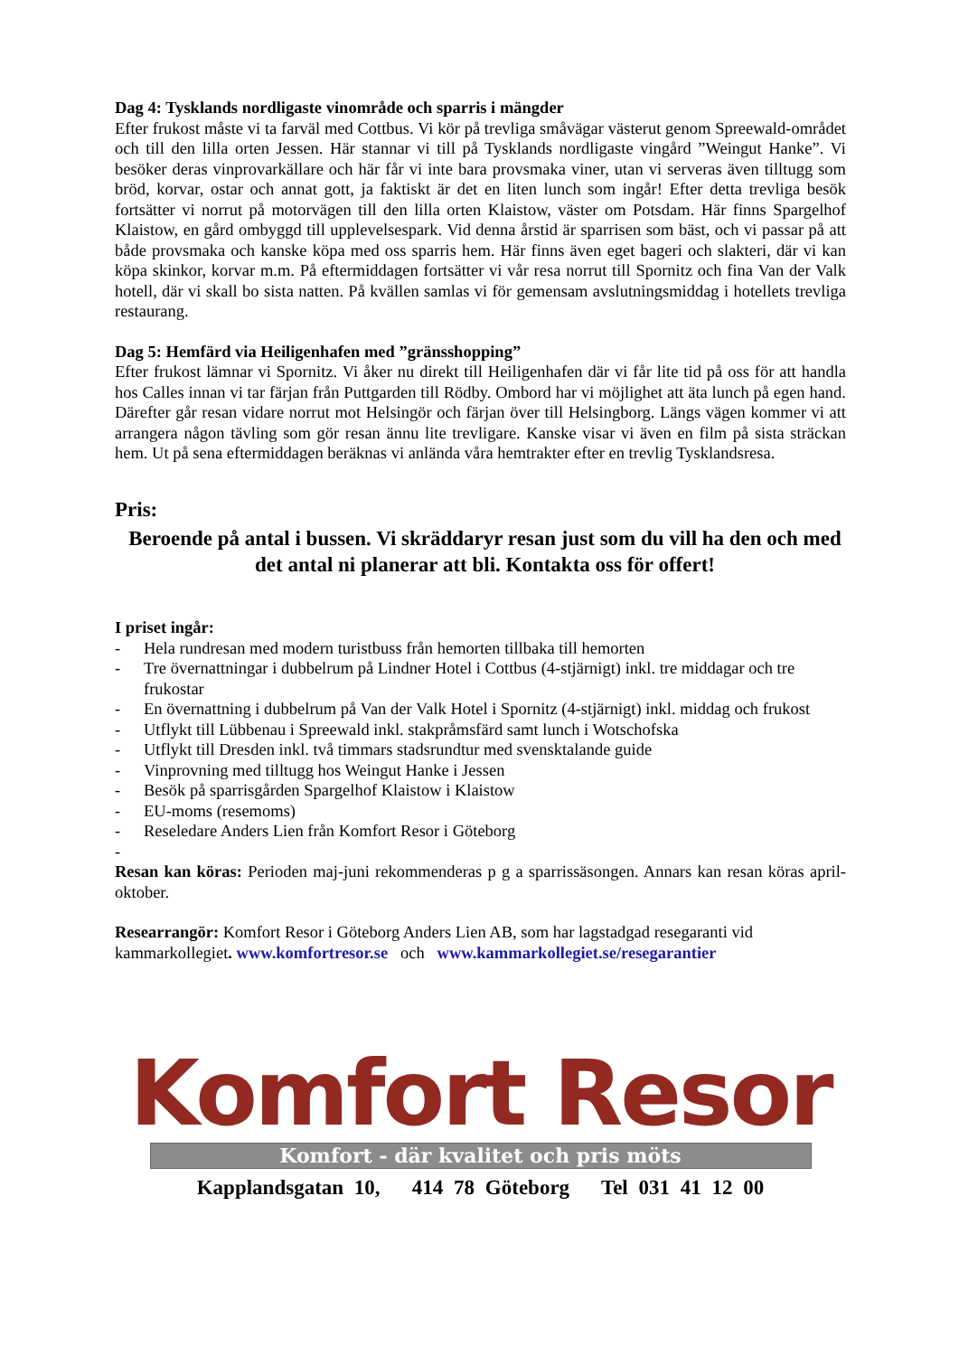Dag 4: Tysklands nordligaste vinområde och sparris i mängder
Efter frukost måste vi ta farväl med Cottbus. Vi kör på trevliga småvägar västerut genom Spreewald-området och till den lilla orten Jessen. Här stannar vi till på Tysklands nordligaste vingård ”Weingut Hanke”. Vi besöker deras vinprovarkällare och här får vi inte bara provsmaka viner, utan vi serveras även tilltugg som bröd, korvar, ostar och annat gott, ja faktiskt är det en liten lunch som ingår! Efter detta trevliga besök fortsätter vi norrut på motorvägen till den lilla orten Klaistow, väster om Potsdam. Här finns Spargelhof Klaistow, en gård ombyggd till upplevelsespark. Vid denna årstid är sparrisen som bäst, och vi passar på att både provsmaka och kanske köpa med oss sparris hem. Här finns även eget bageri och slakteri, där vi kan köpa skinkor, korvar m.m. På eftermiddagen fortsätter vi vår resa norrut till Spornitz och fina Van der Valk hotell, där vi skall bo sista natten. På kvällen samlas vi för gemensam avslutningsmiddag i hotellets trevliga restaurang.
Dag 5: Hemfärd via Heiligenhafen med ”gränsshopping”
Efter frukost lämnar vi Spornitz. Vi åker nu direkt till Heiligenhafen där vi får lite tid på oss för att handla hos Calles innan vi tar färjan från Puttgarden till Rödby. Ombord har vi möjlighet att äta lunch på egen hand. Därefter går resan vidare norrut mot Helsingör och färjan över till Helsingborg. Längs vägen kommer vi att arrangera någon tävling som gör resan ännu lite trevligare. Kanske visar vi även en film på sista sträckan hem. Ut på sena eftermiddagen beräknas vi anlända våra hemtrakter efter en trevlig Tysklandsresa.
Pris:
Beroende på antal i bussen. Vi skräddaryr resan just som du vill ha den och med det antal ni planerar att bli. Kontakta oss för offert!
I priset ingår:
- Hela rundresan med modern turistbuss från hemorten tillbaka till hemorten
- Tre övernattningar i dubbelrum på Lindner Hotel i Cottbus (4-stjärnigt) inkl. tre middagar och tre frukostar
- En övernattning i dubbelrum på Van der Valk Hotel i Spornitz (4-stjärnigt) inkl. middag och frukost
- Utflykt till Lübbenau i Spreewald inkl. stakpråmsfärd samt lunch i Wotschofska
- Utflykt till Dresden inkl. två timmars stadsrundtur med svensktalande guide
- Vinprovning med tilltugg hos Weingut Hanke i Jessen
- Besök på sparrisgården Spargelhof Klaistow i Klaistow
- EU-moms (resemoms)
- Reseledare Anders Lien från Komfort Resor i Göteborg
-
Resan kan köras: Perioden maj-juni rekommenderas p g a sparrissäsongen. Annars kan resan köras april-oktober.
Researrangör: Komfort Resor i Göteborg Anders Lien AB, som har lagstadgad resegaranti vid kammarkollegiet. www.komfortresor.se och www.kammarkollegiet.se/resegarantier
Komfort Resor
Komfort - där kvalitet och pris möts
Kapplandsgatan 10, 414 78 Göteborg Tel 031 41 12 00